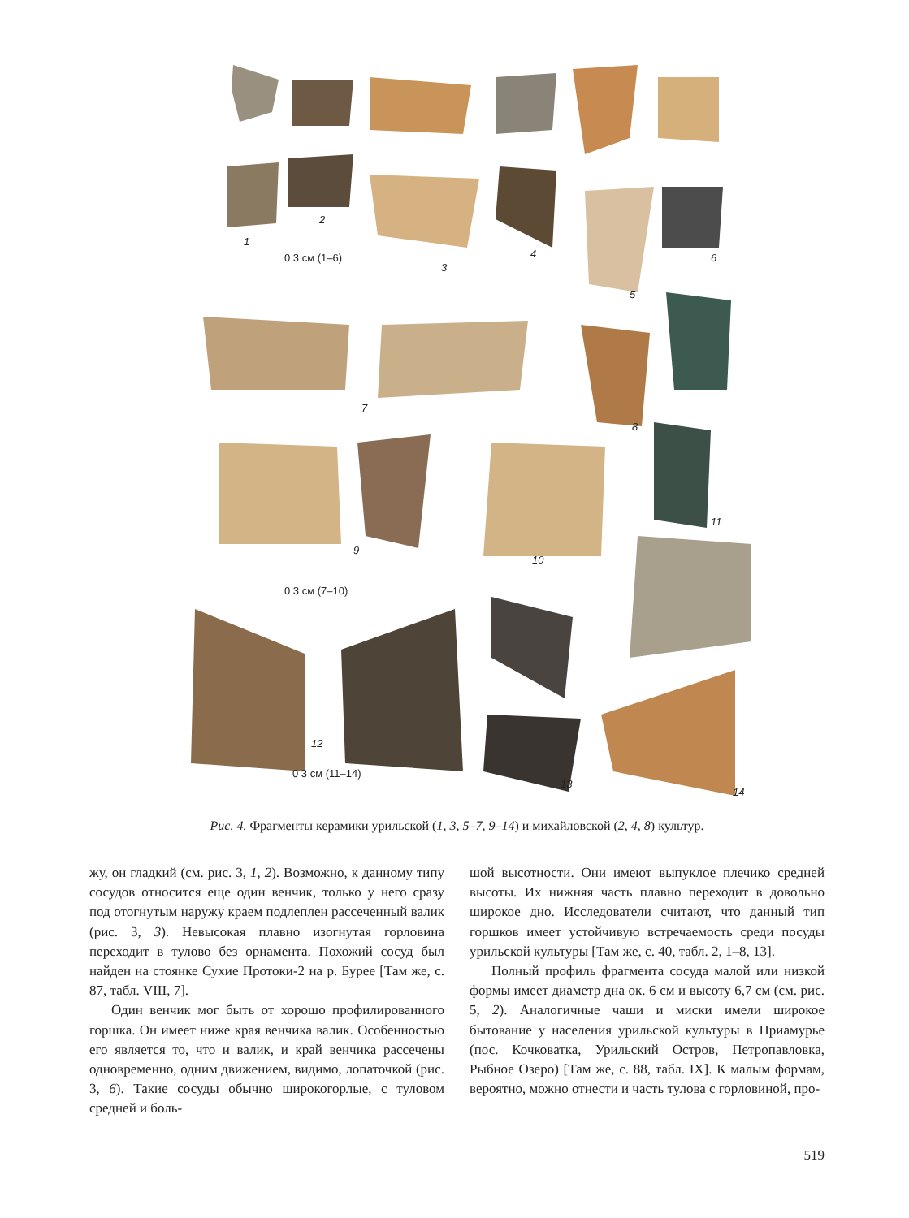1
2
0 3 см (1–6)
3
4
5
6
7
8
9
10
11
0 3 см (7–10)
12
0 3 см (11–14)
13
14
Рис. 4. Фрагменты керамики урильской (1, 3, 5–7, 9–14) и михайловской (2, 4, 8) культур.
жу, он гладкий (см. рис. 3, 1, 2). Возможно, к данному типу сосудов относится еще один венчик, только у него сразу под отогнутым наружу краем подлеплен рассеченный валик (рис. 3, 3). Невысокая плавно изогнутая горловина переходит в тулово без орнамента. Похожий сосуд был найден на стоянке Сухие Протоки-2 на р. Бурее [Там же, с. 87, табл. VIII, 7].
Один венчик мог быть от хорошо профилированного горшка. Он имеет ниже края венчика валик. Особенностью его является то, что и валик, и край венчика рассечены одновременно, одним движением, видимо, лопаточкой (рис. 3, 6). Такие сосуды обычно широкогорлые, с туловом средней и боль-
шой высотности. Они имеют выпуклое плечико средней высоты. Их нижняя часть плавно переходит в довольно широкое дно. Исследователи считают, что данный тип горшков имеет устойчивую встречаемость среди посуды урильской культуры [Там же, с. 40, табл. 2, 1–8, 13].
Полный профиль фрагмента сосуда малой или низкой формы имеет диаметр дна ок. 6 см и высоту 6,7 см (см. рис. 5, 2). Аналогичные чаши и миски имели широкое бытование у населения урильской культуры в Приамурье (пос. Кочковатка, Урильский Остров, Петропавловка, Рыбное Озеро) [Там же, с. 88, табл. IX]. К малым формам, вероятно, можно отнести и часть тулова с горловиной, про-
519